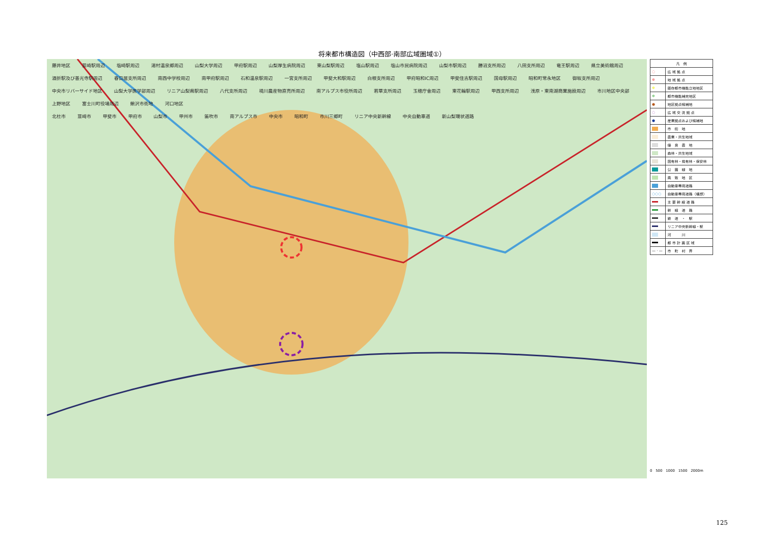将来都市構造図（中西部·南部広域圏域①）
藤井地区 韮崎駅周辺 塩崎駅周辺 湯村温泉郷周辺 山梨大学周辺 甲府駅周辺 山梨厚生病院周辺 東山梨駅周辺 塩山駅周辺 塩山市民病院周辺 山梨市駅周辺 勝沼支所周辺 八田支所周辺 竜王駅周辺 県立美術館周辺 酒折駅及び善光寺駅周辺 春日居支所周辺 南西中学校周辺 南甲府駅周辺 石和温泉駅周辺 一宮支所周辺 甲斐大和駅周辺 白根支所周辺 甲府昭和IC周辺 甲斐住吉駅周辺 国母駅周辺 昭和町常永地区 御坂支所周辺 中央市リバーサイド地区 山梨大学医学部周辺 リニア山梨県駅周辺 八代支所周辺 境川農産物直売所周辺 南アルプス市役所周辺 若草支所周辺 玉穂庁舎周辺 東花輪駅周辺 甲西支所周辺 浅原・東南湖商業施設周辺 市川地区中央部 上野地区 富士川町役場周辺 鰍沢市街地 河口地区
北杜市 韮崎市 甲斐市 甲府市 山梨市 甲州市 笛吹市 南アルプス市 中央市 昭和町 市川三郷町 リニア中央新幹線 中央自動車道 新山梨環状道路
| 凡 例 | |
| ◌ | 広 域 拠 点 |
| ✲ | 地 域 拠 点 |
| ✲ | 既存都市機能立地地区 |
| ✲ | 都市機能補完地区 |
| ● | 地区拠点候補地 |
| ◌ | 広 域 交 流 拠 点 |
| ● | 産業拠点および候補地 |
| | 市 街 地 |
| | 農業・共生地域 |
| | 優 良 農 地 |
| | 森林・共生地域 |
| | 国有林・県有林・保安林 |
| | 公 園 緑 地 |
| | 風 致 地 区 |
| | 自動車専用道路 |
| ○○○ | 自動車専用道路（構想） |
| | 主 要 幹 線 道 路 |
| | 幹 線 道 路 |
| | 鉄 道 ・ 駅 |
| | リニア中央新幹線・駅 |
| | 河 川 |
| | 都 市 計 画 区 域 |
| — · — | 市 町 村 界 |
0 500 1000 1500 2000m
125